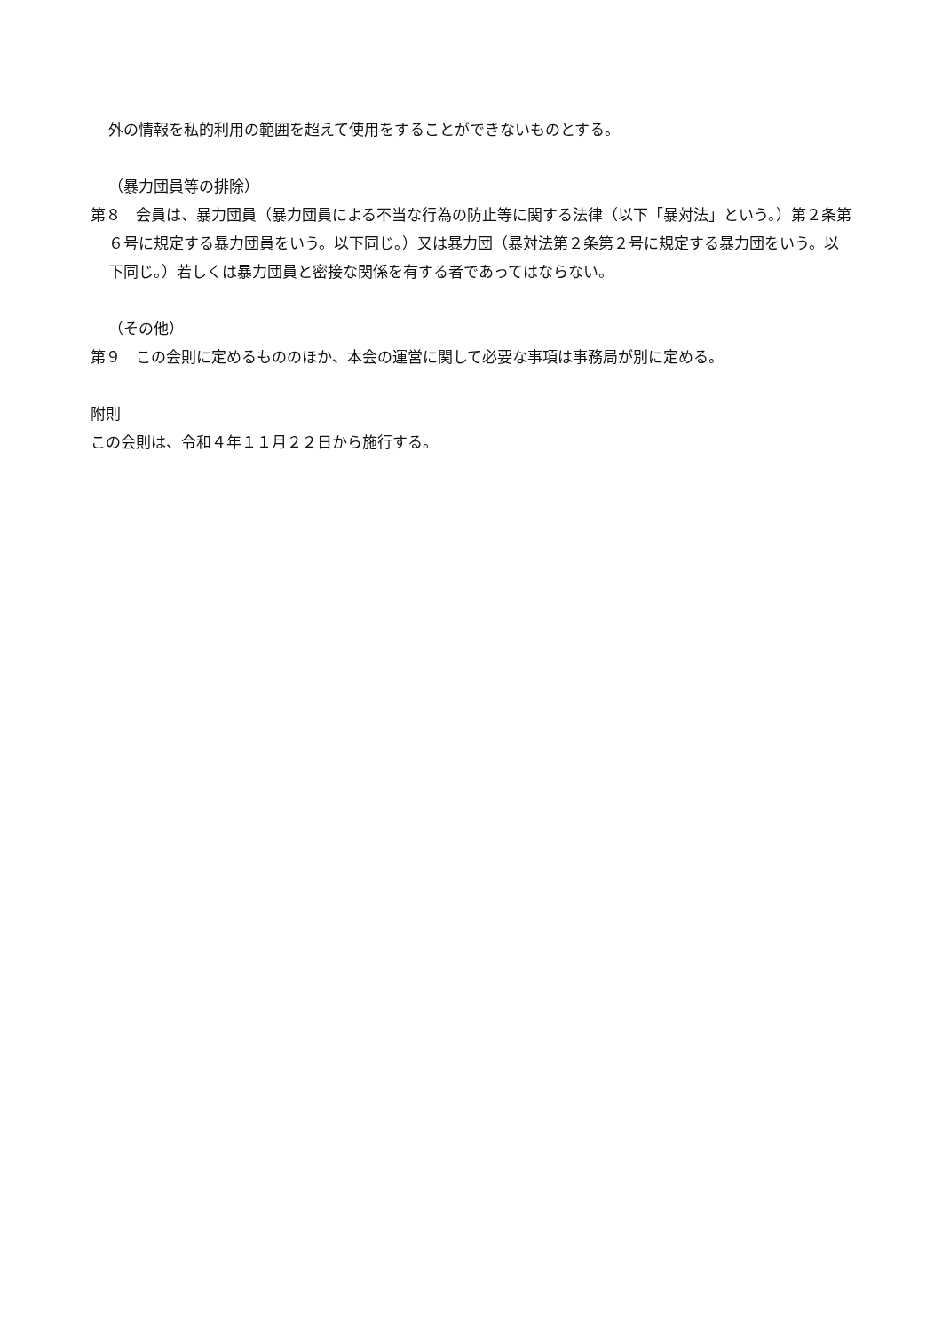外の情報を私的利用の範囲を超えて使用をすることができないものとする。
（暴力団員等の排除）
第８　会員は、暴力団員（暴力団員による不当な行為の防止等に関する法律（以下「暴対法」という。）第２条第６号に規定する暴力団員をいう。以下同じ。）又は暴力団（暴対法第２条第２号に規定する暴力団をいう。以下同じ。）若しくは暴力団員と密接な関係を有する者であってはならない。
（その他）
第９　この会則に定めるもののほか、本会の運営に関して必要な事項は事務局が別に定める。
附則
この会則は、令和４年１１月２２日から施行する。